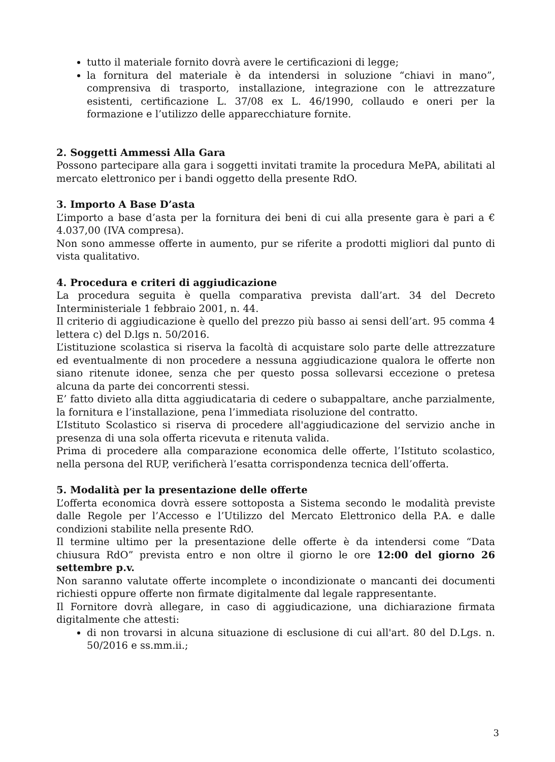tutto il materiale fornito dovrà avere le certificazioni di legge;
la fornitura del materiale è da intendersi in soluzione “chiavi in mano”, comprensiva di trasporto, installazione, integrazione con le attrezzature esistenti, certificazione L. 37/08 ex L. 46/1990, collaudo e oneri per la formazione e l’utilizzo delle apparecchiature fornite.
2. Soggetti Ammessi Alla Gara
Possono partecipare alla gara i soggetti invitati tramite la procedura MePA, abilitati al mercato elettronico per i bandi oggetto della presente RdO.
3. Importo A Base D’asta
L’importo a base d’asta per la fornitura dei beni di cui alla presente gara è pari a € 4.037,00 (IVA compresa).
Non sono ammesse offerte in aumento, pur se riferite a prodotti migliori dal punto di vista qualitativo.
4. Procedura e criteri di aggiudicazione
La procedura seguita è quella comparativa prevista dall’art. 34 del Decreto Interministeriale 1 febbraio 2001, n. 44.
Il criterio di aggiudicazione è quello del prezzo più basso ai sensi dell’art. 95 comma 4 lettera c) del D.lgs n. 50/2016.
L’istituzione scolastica si riserva la facoltà di acquistare solo parte delle attrezzature ed eventualmente di non procedere a nessuna aggiudicazione qualora le offerte non siano ritenute idonee, senza che per questo possa sollevarsi eccezione o pretesa alcuna da parte dei concorrenti stessi.
E’ fatto divieto alla ditta aggiudicataria di cedere o subappaltare, anche parzialmente, la fornitura e l’installazione, pena l’immediata risoluzione del contratto.
L’Istituto Scolastico si riserva di procedere all'aggiudicazione del servizio anche in presenza di una sola offerta ricevuta e ritenuta valida.
Prima di procedere alla comparazione economica delle offerte, l’Istituto scolastico, nella persona del RUP, verificherà l’esatta corrispondenza tecnica dell’offerta.
5. Modalità per la presentazione delle offerte
L’offerta economica dovrà essere sottoposta a Sistema secondo le modalità previste dalle Regole per l’Accesso e l’Utilizzo del Mercato Elettronico della P.A. e dalle condizioni stabilite nella presente RdO.
Il termine ultimo per la presentazione delle offerte è da intendersi come “Data chiusura RdO” prevista entro e non oltre il giorno le ore 12:00 del giorno 26 settembre p.v.
Non saranno valutate offerte incomplete o incondizionate o mancanti dei documenti richiesti oppure offerte non firmate digitalmente dal legale rappresentante.
Il Fornitore dovrà allegare, in caso di aggiudicazione, una dichiarazione firmata digitalmente che attesti:
di non trovarsi in alcuna situazione di esclusione di cui all'art. 80 del D.Lgs. n. 50/2016 e ss.mm.ii.;
3